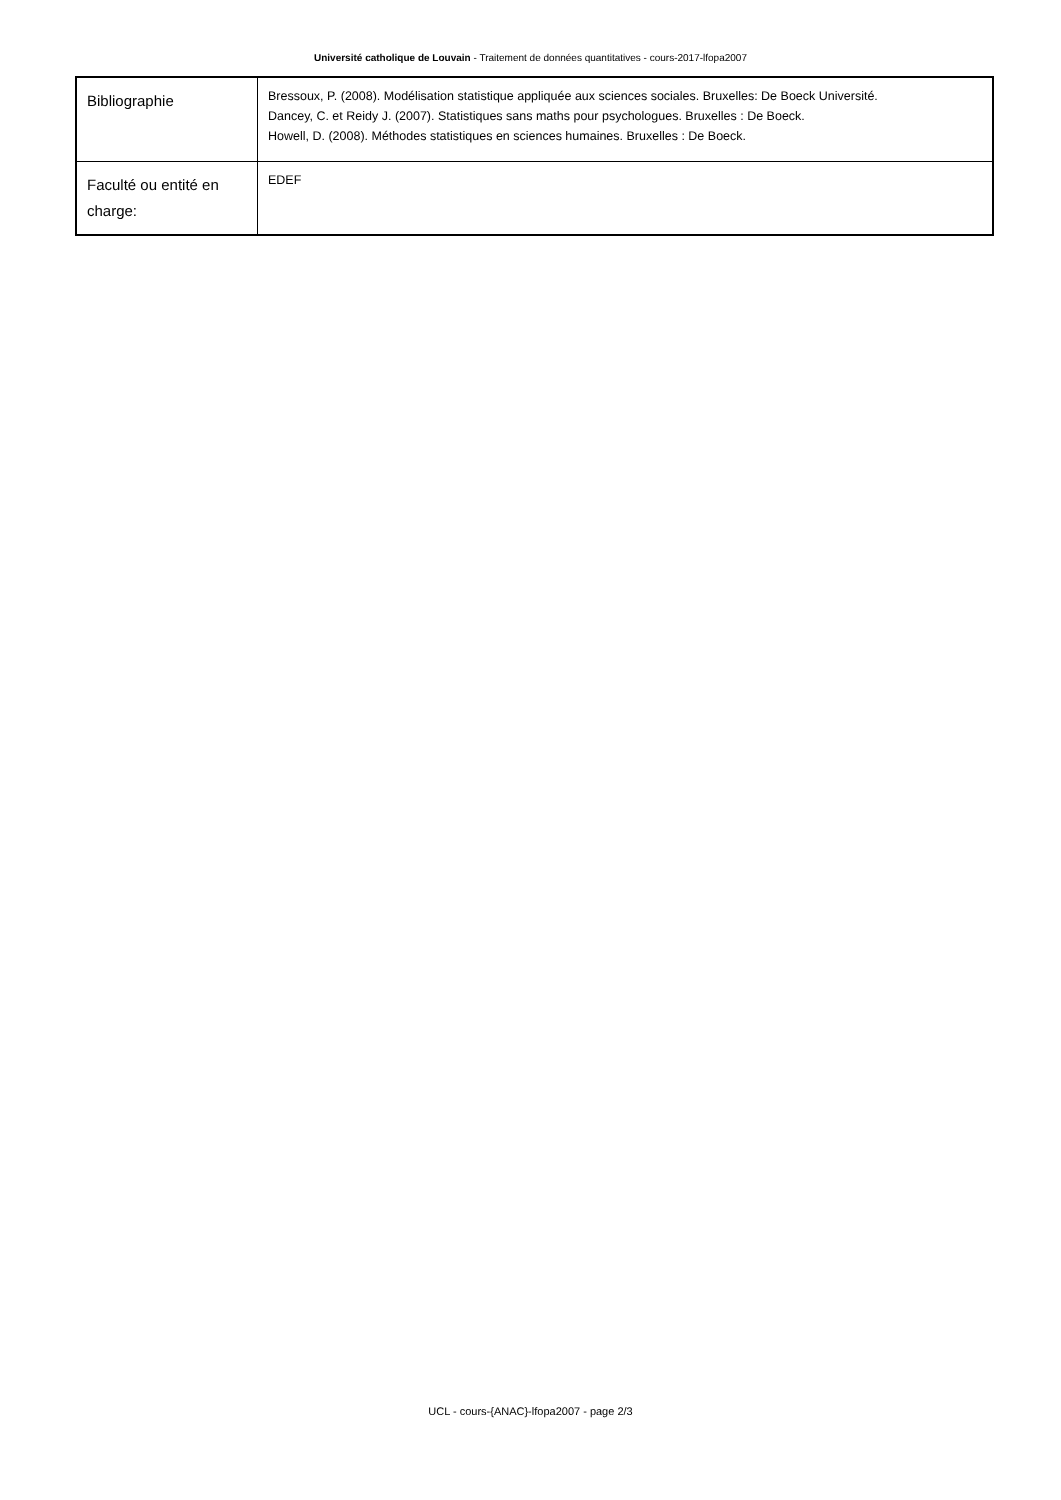Université catholique de Louvain - Traitement de données quantitatives - cours-2017-lfopa2007
| Bibliographie | Bressoux, P. (2008). Modélisation statistique appliquée aux sciences sociales. Bruxelles: De Boeck Université. Dancey, C. et Reidy J. (2007). Statistiques sans maths pour psychologues. Bruxelles : De Boeck. Howell, D. (2008). Méthodes statistiques en sciences humaines. Bruxelles : De Boeck. |
| Faculté ou entité en charge: | EDEF |
UCL - cours-{ANAC}-lfopa2007 - page 2/3